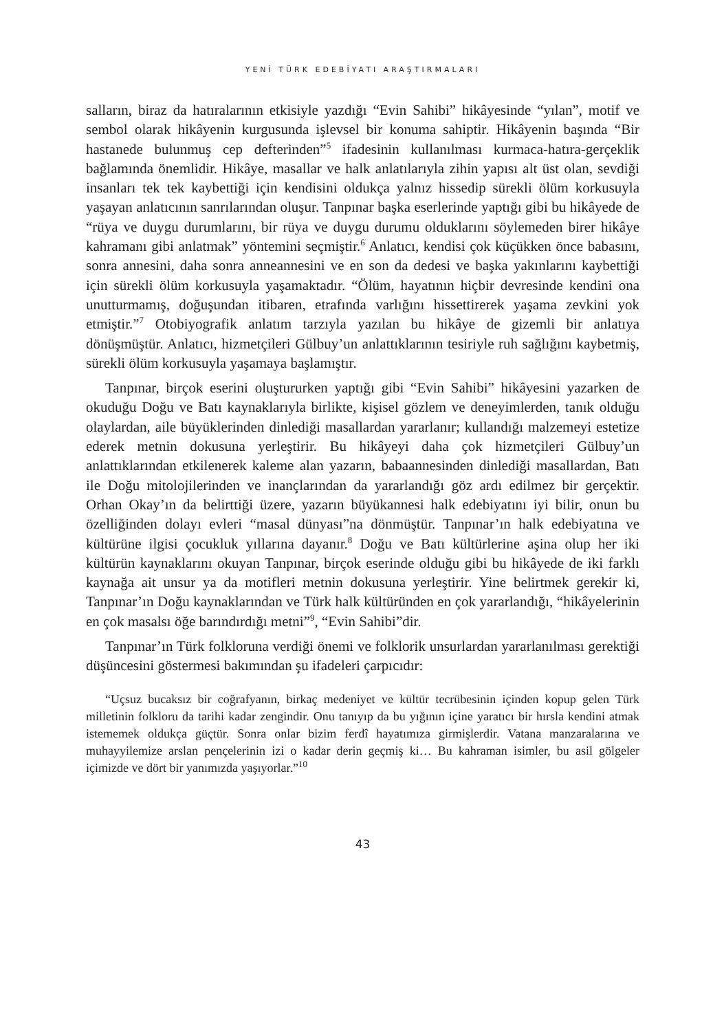YENİ TÜRK EDEBİYATI ARAŞTIRMALARI
salların, biraz da hatıralarının etkisiyle yazdığı “Evin Sahibi” hikâyesinde “yılan”, motif ve sembol olarak hikâyenin kurgusunda işlevsel bir konuma sahiptir. Hikâyenin başında “Bir hastanede bulunmuş cep defterinden”<sup>5</sup> ifadesinin kullanılması kurmaca-hatıra-gerçeklik bağlamında önemlidir. Hikâye, masallar ve halk anlatılarıyla zihin yapısı alt üst olan, sevdiği insanları tek tek kaybettiği için kendisini oldukça yalnız hissedip sürekli ölüm korkusuyla yaşayan anlatıcının sanrılarından oluşur. Tanpınar başka eserlerinde yaptığı gibi bu hikâyede de “rüya ve duygu durumlarını, bir rüya ve duygu durumu olduklarını söylemeden birer hikâye kahramanı gibi anlatmak” yöntemini seçmiştir.<sup>6</sup> Anlatıcı, kendisi çok küçükken önce babasını, sonra annesini, daha sonra anneannesini ve en son da dedesi ve başka yakınlarını kaybettiği için sürekli ölüm korkusuyla yaşamaktadır. “Ölüm, hayatının hiçbir devresinde kendini ona unutturmamış, doğuşundan itibaren, etrafında varlığını hissettirerek yaşama zevkini yok etmiştir.”<sup>7</sup> Otobiyografik anlatım tarzıyla yazılan bu hikâye de gizemli bir anlatıya dönüşmüştür. Anlatıcı, hizmetçileri Gülbuy’un anlattıklarının tesiriyle ruh sağlığını kaybetmiş, sürekli ölüm korkusuyla yaşamaya başlamıştır.
Tanpınar, birçok eserini oluştururken yaptığı gibi “Evin Sahibi” hikâyesini yazarken de okuduğu Doğu ve Batı kaynaklarıyla birlikte, kişisel gözlem ve deneyimlerden, tanık olduğu olaylardan, aile büyüklerinden dinlediği masallardan yararlanır; kullandığı malzemeyi estetize ederek metnin dokusuna yerleştirir. Bu hikâyeyi daha çok hizmetçileri Gülbuy’un anlattıklarından etkilenerek kaleme alan yazarın, babaannesinden dinlediği masallardan, Batı ile Doğu mitolojilerinden ve inançlarından da yararlandığı göz ardı edilmez bir gerçektir. Orhan Okay’ın da belirttiği üzere, yazarın büyükannesi halk edebiyatını iyi bilir, onun bu özelliğinden dolayı evleri “masal dünyası”na dönmüştür. Tanpınar’ın halk edebiyatına ve kültürüne ilgisi çocukluk yıllarına dayanır.<sup>8</sup> Doğu ve Batı kültürlerine aşina olup her iki kültürün kaynaklarını okuyan Tanpınar, birçok eserinde olduğu gibi bu hikâyede de iki farklı kaynağa ait unsur ya da motifleri metnin dokusuna yerleştirir. Yine belirtmek gerekir ki, Tanpınar’ın Doğu kaynaklarından ve Türk halk kültüründen en çok yararlandığı, “hikâyelerinin en çok masalsı öğe barındırdığı metni”<sup>9</sup>, “Evin Sahibi”dir.
Tanpınar’ın Türk folkloruna verdiği önemi ve folklorik unsurlardan yararlanılması gerektiği düşüncesini göstermesi bakımından şu ifadeleri çarpıcıdır:
“Uçsuz bucaksız bir coğrafyanın, birkaç medeniyet ve kültür tecrübesinin içinden kopup gelen Türk milletinin folkloru da tarihi kadar zengindir. Onu tanıyıp da bu yığının içine yaratıcı bir hırsla kendini atmak istememek oldukça güçtür. Sonra onlar bizim ferdî hayatımıza girmişlerdir. Vatana manzaralarına ve muhayyilemize arslan pençelerinin izi o kadar derin geçmiş ki… Bu kahraman isimler, bu asil gölgeler içimizde ve dört bir yanımızda yaşıyorlar.”<sup>10</sup>
43